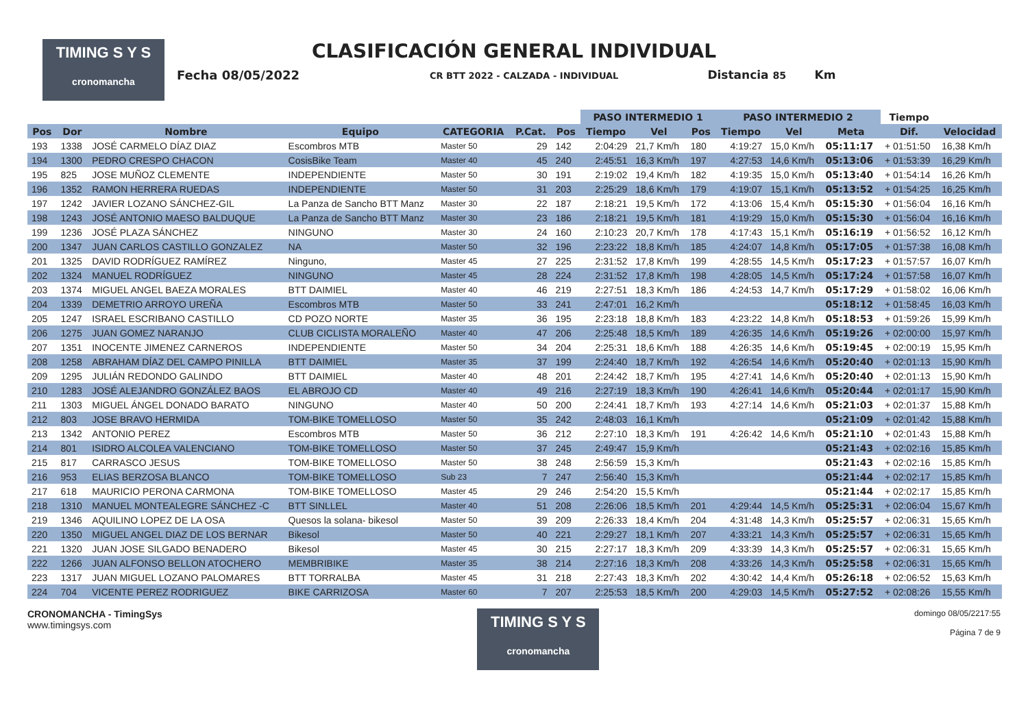TIMING S Y S
cronomancha
CLASIFICACIÓN GENERAL INDIVIDUAL
Fecha 08/05/2022 CR BTT 2022 - CALZADA - INDIVIDUAL Distancia 85 Km
| | | | | | | | PASO INTERMEDIO 1 | | | PASO INTERMEDIO 2 | | | Tiempo | |
| --- | --- | --- | --- | --- | --- | --- | --- | --- | --- | --- | --- | --- | --- | --- |
| Pos | Dor | Nombre | Equipo | CATEGORIA | P.Cat. | Pos | Tiempo | Vel | Pos | Tiempo | Vel | Meta | Dif. | Velocidad |
| 193 | 1338 | JOSÉ CARMELO DÍAZ DIAZ | Escombros MTB | Master 50 | 29 | 142 | 2:04:29 | 21,7 Km/h | 180 | 4:19:27 | 15,0 Km/h | 05:11:17 | + 01:51:50 | 16,38 Km/h |
| 194 | 1300 | PEDRO CRESPO CHACON | CosisBike Team | Master 40 | 45 | 240 | 2:45:51 | 16,3 Km/h | 197 | 4:27:53 | 14,6 Km/h | 05:13:06 | + 01:53:39 | 16,29 Km/h |
| 195 | 825 | JOSE MUÑOZ CLEMENTE | INDEPENDIENTE | Master 50 | 30 | 191 | 2:19:02 | 19,4 Km/h | 182 | 4:19:35 | 15,0 Km/h | 05:13:40 | + 01:54:14 | 16,26 Km/h |
| 196 | 1352 | RAMON HERRERA RUEDAS | INDEPENDIENTE | Master 50 | 31 | 203 | 2:25:29 | 18,6 Km/h | 179 | 4:19:07 | 15,1 Km/h | 05:13:52 | + 01:54:25 | 16,25 Km/h |
| 197 | 1242 | JAVIER LOZANO SÁNCHEZ-GIL | La Panza de Sancho BTT Manz | Master 30 | 22 | 187 | 2:18:21 | 19,5 Km/h | 172 | 4:13:06 | 15,4 Km/h | 05:15:30 | + 01:56:04 | 16,16 Km/h |
| 198 | 1243 | JOSÉ ANTONIO MAESO BALDUQUE | La Panza de Sancho BTT Manz | Master 30 | 23 | 186 | 2:18:21 | 19,5 Km/h | 181 | 4:19:29 | 15,0 Km/h | 05:15:30 | + 01:56:04 | 16,16 Km/h |
| 199 | 1236 | JOSÉ PLAZA SÁNCHEZ | NINGUNO | Master 30 | 24 | 160 | 2:10:23 | 20,7 Km/h | 178 | 4:17:43 | 15,1 Km/h | 05:16:19 | + 01:56:52 | 16,12 Km/h |
| 200 | 1347 | JUAN CARLOS CASTILLO GONZALEZ | NA | Master 50 | 32 | 196 | 2:23:22 | 18,8 Km/h | 185 | 4:24:07 | 14,8 Km/h | 05:17:05 | + 01:57:38 | 16,08 Km/h |
| 201 | 1325 | DAVID RODRÍGUEZ RAMÍREZ | Ninguno, | Master 45 | 27 | 225 | 2:31:52 | 17,8 Km/h | 199 | 4:28:55 | 14,5 Km/h | 05:17:23 | + 01:57:57 | 16,07 Km/h |
| 202 | 1324 | MANUEL RODRÍGUEZ | NINGUNO | Master 45 | 28 | 224 | 2:31:52 | 17,8 Km/h | 198 | 4:28:05 | 14,5 Km/h | 05:17:24 | + 01:57:58 | 16,07 Km/h |
| 203 | 1374 | MIGUEL ANGEL BAEZA MORALES | BTT DAIMIEL | Master 40 | 46 | 219 | 2:27:51 | 18,3 Km/h | 186 | 4:24:53 | 14,7 Km/h | 05:17:29 | + 01:58:02 | 16,06 Km/h |
| 204 | 1339 | DEMETRIO ARROYO UREÑA | Escombros MTB | Master 50 | 33 | 241 | 2:47:01 | 16,2 Km/h | | | | 05:18:12 | + 01:58:45 | 16,03 Km/h |
| 205 | 1247 | ISRAEL ESCRIBANO CASTILLO | CD POZO NORTE | Master 35 | 36 | 195 | 2:23:18 | 18,8 Km/h | 183 | 4:23:22 | 14,8 Km/h | 05:18:53 | + 01:59:26 | 15,99 Km/h |
| 206 | 1275 | JUAN GOMEZ NARANJO | CLUB CICLISTA MORALEÑO | Master 40 | 47 | 206 | 2:25:48 | 18,5 Km/h | 189 | 4:26:35 | 14,6 Km/h | 05:19:26 | + 02:00:00 | 15,97 Km/h |
| 207 | 1351 | INOCENTE JIMENEZ CARNEROS | INDEPENDIENTE | Master 50 | 34 | 204 | 2:25:31 | 18,6 Km/h | 188 | 4:26:35 | 14,6 Km/h | 05:19:45 | + 02:00:19 | 15,95 Km/h |
| 208 | 1258 | ABRAHAM DÍAZ DEL CAMPO PINILLA | BTT DAIMIEL | Master 35 | 37 | 199 | 2:24:40 | 18,7 Km/h | 192 | 4:26:54 | 14,6 Km/h | 05:20:40 | + 02:01:13 | 15,90 Km/h |
| 209 | 1295 | JULIÁN REDONDO GALINDO | BTT DAIMIEL | Master 40 | 48 | 201 | 2:24:42 | 18,7 Km/h | 195 | 4:27:41 | 14,6 Km/h | 05:20:40 | + 02:01:13 | 15,90 Km/h |
| 210 | 1283 | JOSÉ ALEJANDRO GONZÁLEZ BAOS | EL ABROJO CD | Master 40 | 49 | 216 | 2:27:19 | 18,3 Km/h | 190 | 4:26:41 | 14,6 Km/h | 05:20:44 | + 02:01:17 | 15,90 Km/h |
| 211 | 1303 | MIGUEL ÁNGEL DONADO BARATO | NINGUNO | Master 40 | 50 | 200 | 2:24:41 | 18,7 Km/h | 193 | 4:27:14 | 14,6 Km/h | 05:21:03 | + 02:01:37 | 15,88 Km/h |
| 212 | 803 | JOSE BRAVO HERMIDA | TOM-BIKE TOMELLOSO | Master 50 | 35 | 242 | 2:48:03 | 16,1 Km/h | | | | 05:21:09 | + 02:01:42 | 15,88 Km/h |
| 213 | 1342 | ANTONIO PEREZ | Escombros MTB | Master 50 | 36 | 212 | 2:27:10 | 18,3 Km/h | 191 | 4:26:42 | 14,6 Km/h | 05:21:10 | + 02:01:43 | 15,88 Km/h |
| 214 | 801 | ISIDRO ALCOLEA VALENCIANO | TOM-BIKE TOMELLOSO | Master 50 | 37 | 245 | 2:49:47 | 15,9 Km/h | | | | 05:21:43 | + 02:02:16 | 15,85 Km/h |
| 215 | 817 | CARRASCO JESUS | TOM-BIKE TOMELLOSO | Master 50 | 38 | 248 | 2:56:59 | 15,3 Km/h | | | | 05:21:43 | + 02:02:16 | 15,85 Km/h |
| 216 | 953 | ELIAS BERZOSA BLANCO | TOM-BIKE TOMELLOSO | Sub 23 | 7 | 247 | 2:56:40 | 15,3 Km/h | | | | 05:21:44 | + 02:02:17 | 15,85 Km/h |
| 217 | 618 | MAURICIO PERONA CARMONA | TOM-BIKE TOMELLOSO | Master 45 | 29 | 246 | 2:54:20 | 15,5 Km/h | | | | 05:21:44 | + 02:02:17 | 15,85 Km/h |
| 218 | 1310 | MANUEL MONTEALEGRE SÁNCHEZ -C | BTT SINLLEL | Master 40 | 51 | 208 | 2:26:06 | 18,5 Km/h | 201 | 4:29:44 | 14,5 Km/h | 05:25:31 | + 02:06:04 | 15,67 Km/h |
| 219 | 1346 | AQUILINO LOPEZ DE LA OSA | Quesos la solana- bikesol | Master 50 | 39 | 209 | 2:26:33 | 18,4 Km/h | 204 | 4:31:48 | 14,3 Km/h | 05:25:57 | + 02:06:31 | 15,65 Km/h |
| 220 | 1350 | MIGUEL ANGEL DIAZ DE LOS BERNAR | Bikesol | Master 50 | 40 | 221 | 2:29:27 | 18,1 Km/h | 207 | 4:33:21 | 14,3 Km/h | 05:25:57 | + 02:06:31 | 15,65 Km/h |
| 221 | 1320 | JUAN JOSE SILGADO BENADERO | Bikesol | Master 45 | 30 | 215 | 2:27:17 | 18,3 Km/h | 209 | 4:33:39 | 14,3 Km/h | 05:25:57 | + 02:06:31 | 15,65 Km/h |
| 222 | 1266 | JUAN ALFONSO BELLON ATOCHERO | MEMBRIBIKE | Master 35 | 38 | 214 | 2:27:16 | 18,3 Km/h | 208 | 4:33:26 | 14,3 Km/h | 05:25:58 | + 02:06:31 | 15,65 Km/h |
| 223 | 1317 | JUAN MIGUEL LOZANO PALOMARES | BTT TORRALBA | Master 45 | 31 | 218 | 2:27:43 | 18,3 Km/h | 202 | 4:30:42 | 14,4 Km/h | 05:26:18 | + 02:06:52 | 15,63 Km/h |
| 224 | 704 | VICENTE PEREZ RODRIGUEZ | BIKE CARRIZOSA | Master 60 | 7 | 207 | 2:25:53 | 18,5 Km/h | 200 | 4:29:03 | 14,5 Km/h | 05:27:52 | + 02:08:26 | 15,55 Km/h |
CRONOMANCHA - TimingSys
www.timingsys.com
TIMING S Y S
cronomancha
domingo 08/05/2217:55
Página 7 de 9